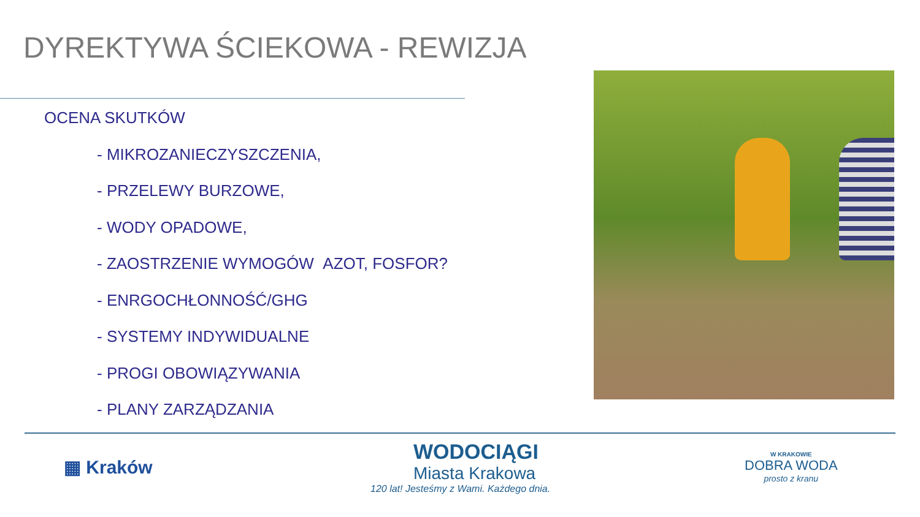DYREKTYWA ŚCIEKOWA - REWIZJA
OCENA SKUTKÓW
- MIKROZANIECZYSZCZENIA,
- PRZELEWY BURZOWE,
- WODY OPADOWE,
- ZAOSTRZENIE WYMOGÓW AZOT, FOSFOR?
- ENRGOCHŁONNOŚĆ/GHG
- SYSTEMY INDYWIDUALNE
- PROGI OBOWIĄZYWANIA
- PLANY ZARZĄDZANIA
▦ Kraków
WODOCIĄGI
Miasta Krakowa
120 lat! Jesteśmy z Wami. Każdego dnia.
W KRAKOWIE
DOBRA WODA
prosto z kranu